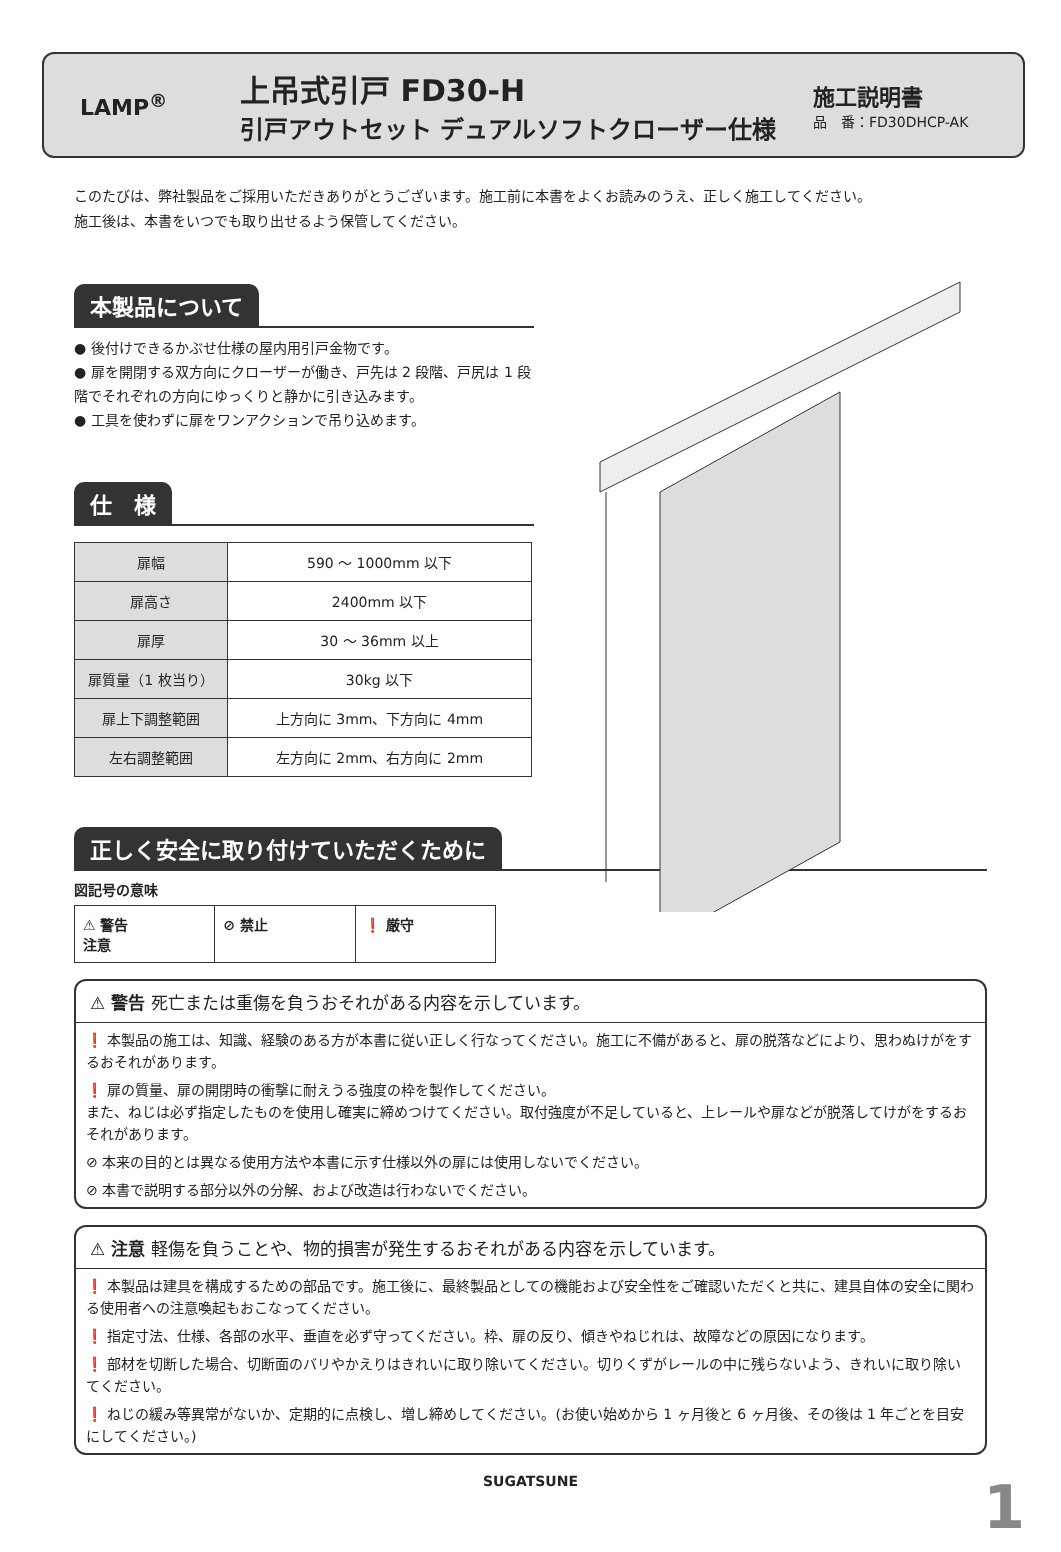LAMP<sup>®</sup>
上吊式引戸 FD30-H
引戸アウトセット デュアルソフトクローザー仕様
施工説明書
品　番：FD30DHCP-AK
このたびは、弊社製品をご採用いただきありがとうございます。施工前に本書をよくお読みのうえ、正しく施工してください。
施工後は、本書をいつでも取り出せるよう保管してください。
本製品について
● 後付けできるかぶせ仕様の屋内用引戸金物です。
● 扉を開閉する双方向にクローザーが働き、戸先は 2 段階、戸尻は 1 段階でそれぞれの方向にゆっくりと静かに引き込みます。
● 工具を使わずに扉をワンアクションで吊り込めます。
仕　様
| 扉幅 | 590 ～ 1000mm 以下 |
| 扉高さ | 2400mm 以下 |
| 扉厚 | 30 ～ 36mm 以上 |
| 扉質量（1 枚当り） | 30kg 以下 |
| 扉上下調整範囲 | 上方向に 3mm、下方向に 4mm |
| 左右調整範囲 | 左方向に 2mm、右方向に 2mm |
正しく安全に取り付けていただくために
図記号の意味
⚠ 警告
注意
⊘ 禁止 ❗ 厳守
⚠ 警告 死亡または重傷を負うおそれがある内容を示しています。
❗ 本製品の施工は、知識、経験のある方が本書に従い正しく行なってください。施工に不備があると、扉の脱落などにより、思わぬけがをするおそれがあります。
❗ 扉の質量、扉の開閉時の衝撃に耐えうる強度の枠を製作してください。
また、ねじは必ず指定したものを使用し確実に締めつけてください。取付強度が不足していると、上レールや扉などが脱落してけがをするおそれがあります。
⊘ 本来の目的とは異なる使用方法や本書に示す仕様以外の扉には使用しないでください。
⊘ 本書で説明する部分以外の分解、および改造は行わないでください。
⚠ 注意 軽傷を負うことや、物的損害が発生するおそれがある内容を示しています。
❗ 本製品は建具を構成するための部品です。施工後に、最終製品としての機能および安全性をご確認いただくと共に、建具自体の安全に関わる使用者への注意喚起もおこなってください。
❗ 指定寸法、仕様、各部の水平、垂直を必ず守ってください。枠、扉の反り、傾きやねじれは、故障などの原因になります。
❗ 部材を切断した場合、切断面のバリやかえりはきれいに取り除いてください。切りくずがレールの中に残らないよう、きれいに取り除いてください。
❗ ねじの緩み等異常がないか、定期的に点検し、増し締めしてください。(お使い始めから 1 ヶ月後と 6 ヶ月後、その後は 1 年ごとを目安にしてください。)
SUGATSUNE
1